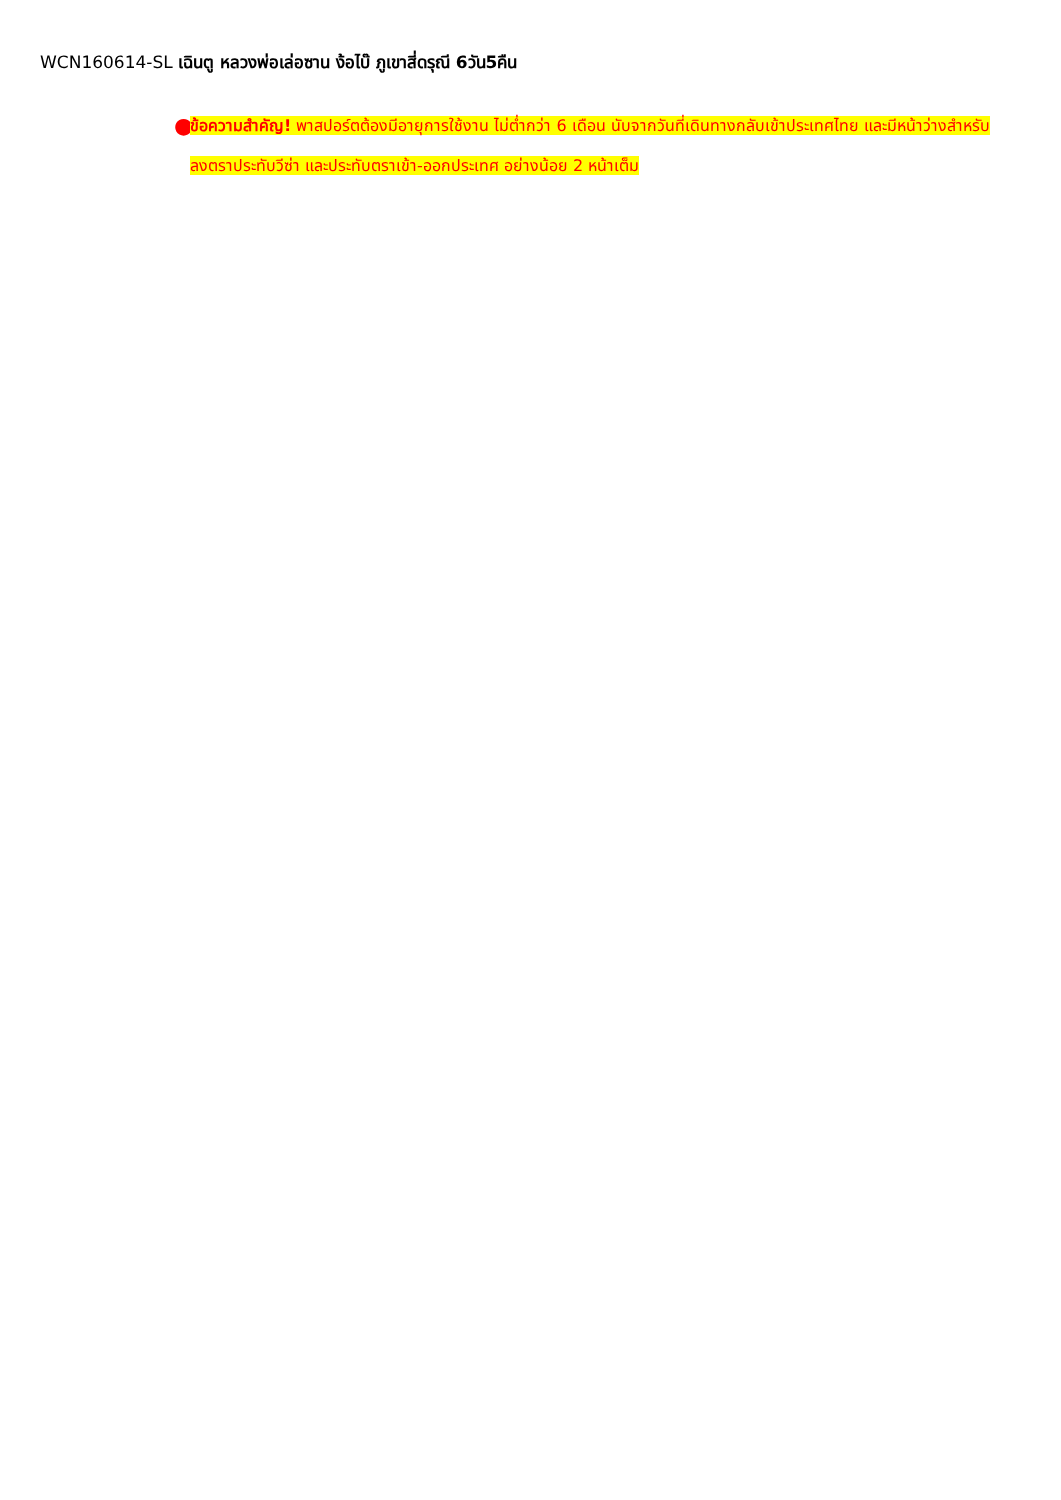WCN160614-SL เฉินตู หลวงพ่อเล่อซาน ง้อไบ๊ ภูเขาสี่ดรุณี 6วัน5คืน
●
ข้อความสำคัญ! พาสปอร์ตต้องมีอายุการใช้งาน ไม่ต่ำกว่า 6 เดือน นับจากวันที่เดินทางกลับเข้าประเทศไทย และมีหน้าว่างสำหรับลงตราประทับวีซ่า และประทับตราเข้า-ออกประเทศ อย่างน้อย 2 หน้าเต็ม